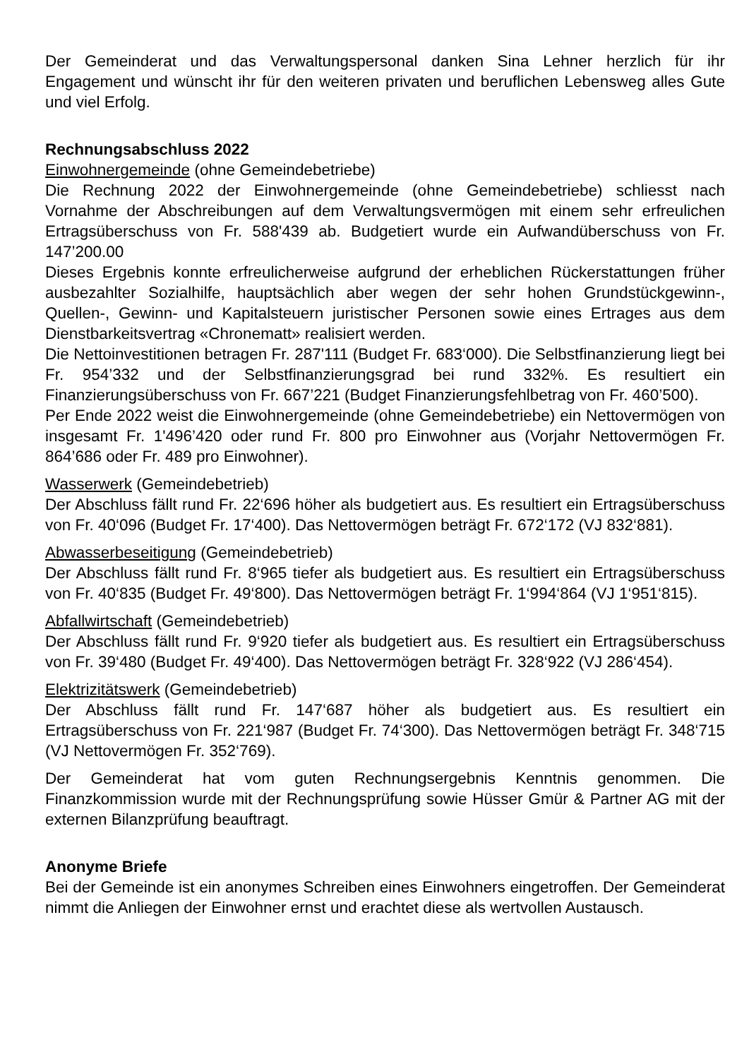Der Gemeinderat und das Verwaltungspersonal danken Sina Lehner herzlich für ihr Engagement und wünscht ihr für den weiteren privaten und beruflichen Lebensweg alles Gute und viel Erfolg.
Rechnungsabschluss 2022
Einwohnergemeinde (ohne Gemeindebetriebe)
Die Rechnung 2022 der Einwohnergemeinde (ohne Gemeindebetriebe) schliesst nach Vornahme der Abschreibungen auf dem Verwaltungsvermögen mit einem sehr erfreulichen Ertragsüberschuss von Fr. 588'439 ab. Budgetiert wurde ein Aufwandüberschuss von Fr. 147’200.00
Dieses Ergebnis konnte erfreulicherweise aufgrund der erheblichen Rückerstattungen früher ausbezahlter Sozialhilfe, hauptsächlich aber wegen der sehr hohen Grundstückgewinn-, Quellen-, Gewinn- und Kapitalsteuern juristischer Personen sowie eines Ertrages aus dem Dienstbarkeitsvertrag «Chronematt» realisiert werden.
Die Nettoinvestitionen betragen Fr. 287'111 (Budget Fr. 683‘000). Die Selbstfinanzierung liegt bei Fr. 954’332 und der Selbstfinanzierungsgrad bei rund 332%. Es resultiert ein Finanzierungsüberschuss von Fr. 667’221 (Budget Finanzierungsfehlbetrag von Fr. 460’500).
Per Ende 2022 weist die Einwohnergemeinde (ohne Gemeindebetriebe) ein Nettovermögen von insgesamt Fr. 1'496’420 oder rund Fr. 800 pro Einwohner aus (Vorjahr Nettovermögen Fr. 864’686 oder Fr. 489 pro Einwohner).
Wasserwerk (Gemeindebetrieb)
Der Abschluss fällt rund Fr. 22‘696 höher als budgetiert aus. Es resultiert ein Ertragsüberschuss von Fr. 40‘096 (Budget Fr. 17‘400). Das Nettovermögen beträgt Fr. 672‘172 (VJ 832‘881).
Abwasserbeseitigung (Gemeindebetrieb)
Der Abschluss fällt rund Fr. 8‘965 tiefer als budgetiert aus. Es resultiert ein Ertragsüberschuss von Fr. 40‘835 (Budget Fr. 49‘800). Das Nettovermögen beträgt Fr. 1‘994‘864 (VJ 1‘951‘815).
Abfallwirtschaft (Gemeindebetrieb)
Der Abschluss fällt rund Fr. 9‘920 tiefer als budgetiert aus. Es resultiert ein Ertragsüberschuss von Fr. 39‘480 (Budget Fr. 49‘400). Das Nettovermögen beträgt Fr. 328‘922 (VJ 286‘454).
Elektrizitätswerk (Gemeindebetrieb)
Der Abschluss fällt rund Fr. 147‘687 höher als budgetiert aus. Es resultiert ein Ertragsüberschuss von Fr. 221‘987 (Budget Fr. 74‘300). Das Nettovermögen beträgt Fr. 348‘715 (VJ Nettovermögen Fr. 352‘769).
Der Gemeinderat hat vom guten Rechnungsergebnis Kenntnis genommen. Die Finanzkommission wurde mit der Rechnungsprüfung sowie Hüsser Gmür & Partner AG mit der externen Bilanzprüfung beauftragt.
Anonyme Briefe
Bei der Gemeinde ist ein anonymes Schreiben eines Einwohners eingetroffen. Der Gemeinderat nimmt die Anliegen der Einwohner ernst und erachtet diese als wertvollen Austausch.